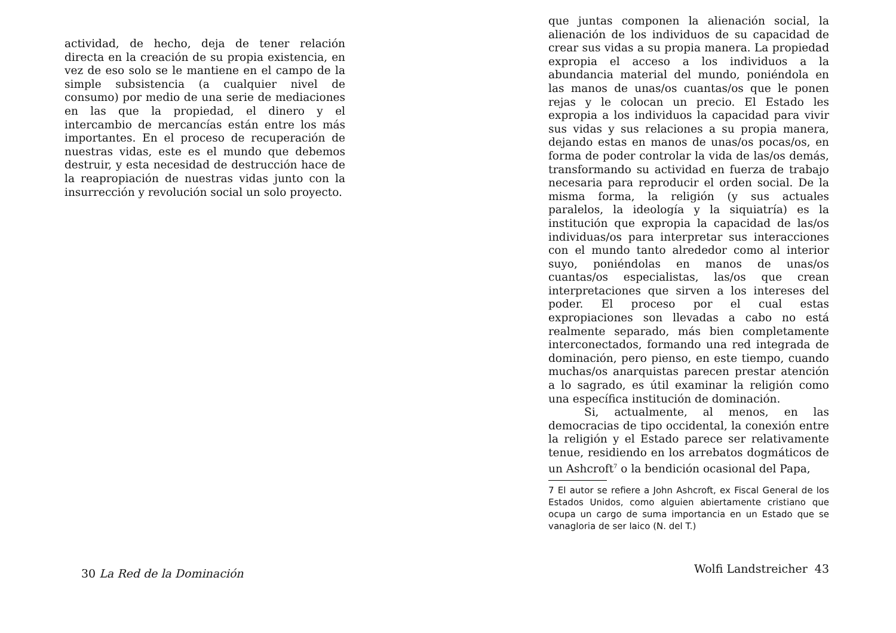actividad, de hecho, deja de tener relación directa en la creación de su propia existencia, en vez de eso solo se le mantiene en el campo de la simple subsistencia (a cualquier nivel de consumo) por medio de una serie de mediaciones en las que la propiedad, el dinero y el intercambio de mercancías están entre los más importantes. En el proceso de recuperación de nuestras vidas, este es el mundo que debemos destruir, y esta necesidad de destrucción hace de la reapropiación de nuestras vidas junto con la insurrección y revolución social un solo proyecto.
30 La Red de la Dominación
que juntas componen la alienación social, la alienación de los individuos de su capacidad de crear sus vidas a su propia manera. La propiedad expropia el acceso a los individuos a la abundancia material del mundo, poniéndola en las manos de unas/os cuantas/os que le ponen rejas y le colocan un precio. El Estado les expropia a los individuos la capacidad para vivir sus vidas y sus relaciones a su propia manera, dejando estas en manos de unas/os pocas/os, en forma de poder controlar la vida de las/os demás, transformando su actividad en fuerza de trabajo necesaria para reproducir el orden social. De la misma forma, la religión (y sus actuales paralelos, la ideología y la siquiatría) es la institución que expropia la capacidad de las/os individuas/os para interpretar sus interacciones con el mundo tanto alrededor como al interior suyo, poniéndolas en manos de unas/os cuantas/os especialistas, las/os que crean interpretaciones que sirven a los intereses del poder. El proceso por el cual estas expropiaciones son llevadas a cabo no está realmente separado, más bien completamente interconectados, formando una red integrada de dominación, pero pienso, en este tiempo, cuando muchas/os anarquistas parecen prestar atención a lo sagrado, es útil examinar la religión como una específica institución de dominación.
Si, actualmente, al menos, en las democracias de tipo occidental, la conexión entre la religión y el Estado parece ser relativamente tenue, residiendo en los arrebatos dogmáticos de un Ashcroft<sup>7</sup> o la bendición ocasional del Papa,
7 El autor se refiere a John Ashcroft, ex Fiscal General de los Estados Unidos, como alguien abiertamente cristiano que ocupa un cargo de suma importancia en un Estado que se vanagloria de ser laico (N. del T.)
Wolfi Landstreicher 43